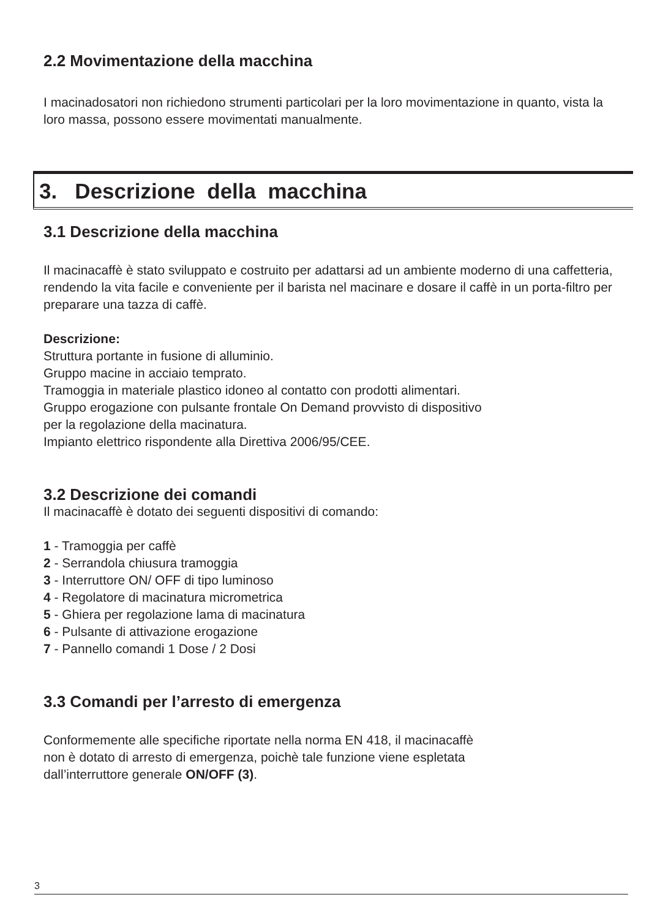2.2 Movimentazione della macchina
I macinadosatori non richiedono strumenti particolari per la loro movimentazione in quanto, vista la loro massa, possono essere movimentati manualmente.
3. Descrizione della macchina
3.1 Descrizione della macchina
Il macinacaffè è stato sviluppato e costruito per adattarsi ad un ambiente moderno di una caffetteria, rendendo la vita facile e conveniente per il barista nel macinare e dosare il caffè in un porta-filtro per preparare una tazza di caffè.
Descrizione:
Struttura portante in fusione di alluminio.
Gruppo macine in acciaio temprato.
Tramoggia in materiale plastico idoneo al contatto con prodotti alimentari.
Gruppo erogazione con pulsante frontale On Demand provvisto di dispositivo
per la regolazione della macinatura.
Impianto elettrico rispondente alla Direttiva 2006/95/CEE.
3.2 Descrizione dei comandi
Il macinacaffè è dotato dei seguenti dispositivi di comando:
1 - Tramoggia per caffè
2 - Serrandola chiusura tramoggia
3 - Interruttore ON/ OFF di tipo luminoso
4 - Regolatore di macinatura micrometrica
5 - Ghiera per regolazione lama di macinatura
6 - Pulsante di attivazione erogazione
7 - Pannello comandi 1 Dose / 2 Dosi
3.3 Comandi per l’arresto di emergenza
Conformemente alle specifiche riportate nella norma EN 418, il macinacaffè
non è dotato di arresto di emergenza, poichè tale funzione viene espletata
dall’interruttore generale ON/OFF (3).
3